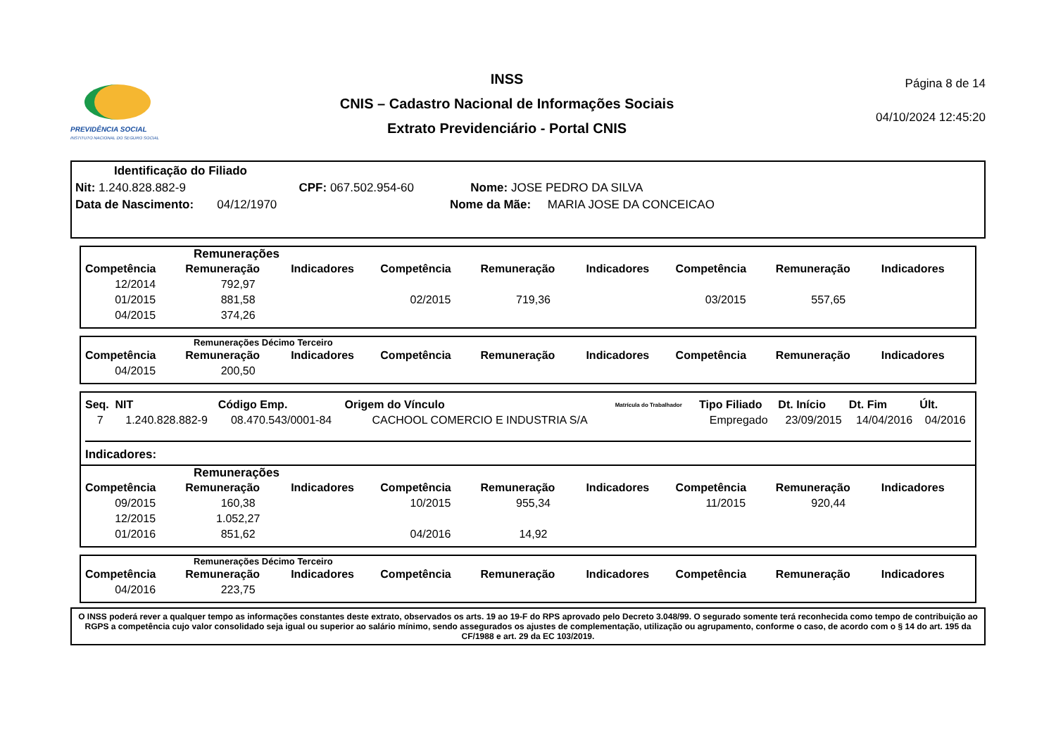PREVIDÊNCIA SOCIAL
INSTITUTO NACIONAL DO SEGURO SOCIAL
INSS
CNIS – Cadastro Nacional de Informações Sociais
Extrato Previdenciário - Portal CNIS
Página 8 de 14
04/10/2024 12:45:20
Identificação do Filiado
Nit: 1.240.828.882-9 CPF: 067.502.954-60 Nome: JOSE PEDRO DA SILVA
Data de Nascimento: 04/12/1970 Nome da Mãe: MARIA JOSE DA CONCEICAO
Remunerações
| Competência | Remuneração | Indicadores | Competência | Remuneração | Indicadores | Competência | Remuneração | Indicadores |
| --- | --- | --- | --- | --- | --- | --- | --- | --- |
| 12/2014 | 792,97 | | | | | | | |
| 01/2015 | 881,58 | | 02/2015 | 719,36 | | 03/2015 | 557,65 | |
| 04/2015 | 374,26 | | | | | | | |
Remunerações Décimo Terceiro
| Competência | Remuneração | Indicadores | Competência | Remuneração | Indicadores | Competência | Remuneração | Indicadores |
| --- | --- | --- | --- | --- | --- | --- | --- | --- |
| 04/2015 | 200,50 | | | | | | | |
| Seq. | NIT | Código Emp. | Origem do Vínculo | Matrícula do Trabalhador | Tipo Filiado | Dt. Início | Dt. Fim | Últ. |
| --- | --- | --- | --- | --- | --- | --- | --- | --- |
| 7 | 1.240.828.882-9 | 08.470.543/0001-84 | CACHOOL COMERCIO E INDUSTRIA S/A | | Empregado | 23/09/2015 | 14/04/2016 | 04/2016 |
Indicadores:
Remunerações
| Competência | Remuneração | Indicadores | Competência | Remuneração | Indicadores | Competência | Remuneração | Indicadores |
| --- | --- | --- | --- | --- | --- | --- | --- | --- |
| 09/2015 | 160,38 | | 10/2015 | 955,34 | | 11/2015 | 920,44 | |
| 12/2015 | 1.052,27 | | | | | | | |
| 01/2016 | 851,62 | | 04/2016 | 14,92 | | | | |
Remunerações Décimo Terceiro
| Competência | Remuneração | Indicadores | Competência | Remuneração | Indicadores | Competência | Remuneração | Indicadores |
| --- | --- | --- | --- | --- | --- | --- | --- | --- |
| 04/2016 | 223,75 | | | | | | | |
O INSS poderá rever a qualquer tempo as informações constantes deste extrato, observados os arts. 19 ao 19-F do RPS aprovado pelo Decreto 3.048/99. O segurado somente terá reconhecida como tempo de contribuição ao RGPS a competência cujo valor consolidado seja igual ou superior ao salário mínimo, sendo assegurados os ajustes de complementação, utilização ou agrupamento, conforme o caso, de acordo com o § 14 do art. 195 da CF/1988 e art. 29 da EC 103/2019.